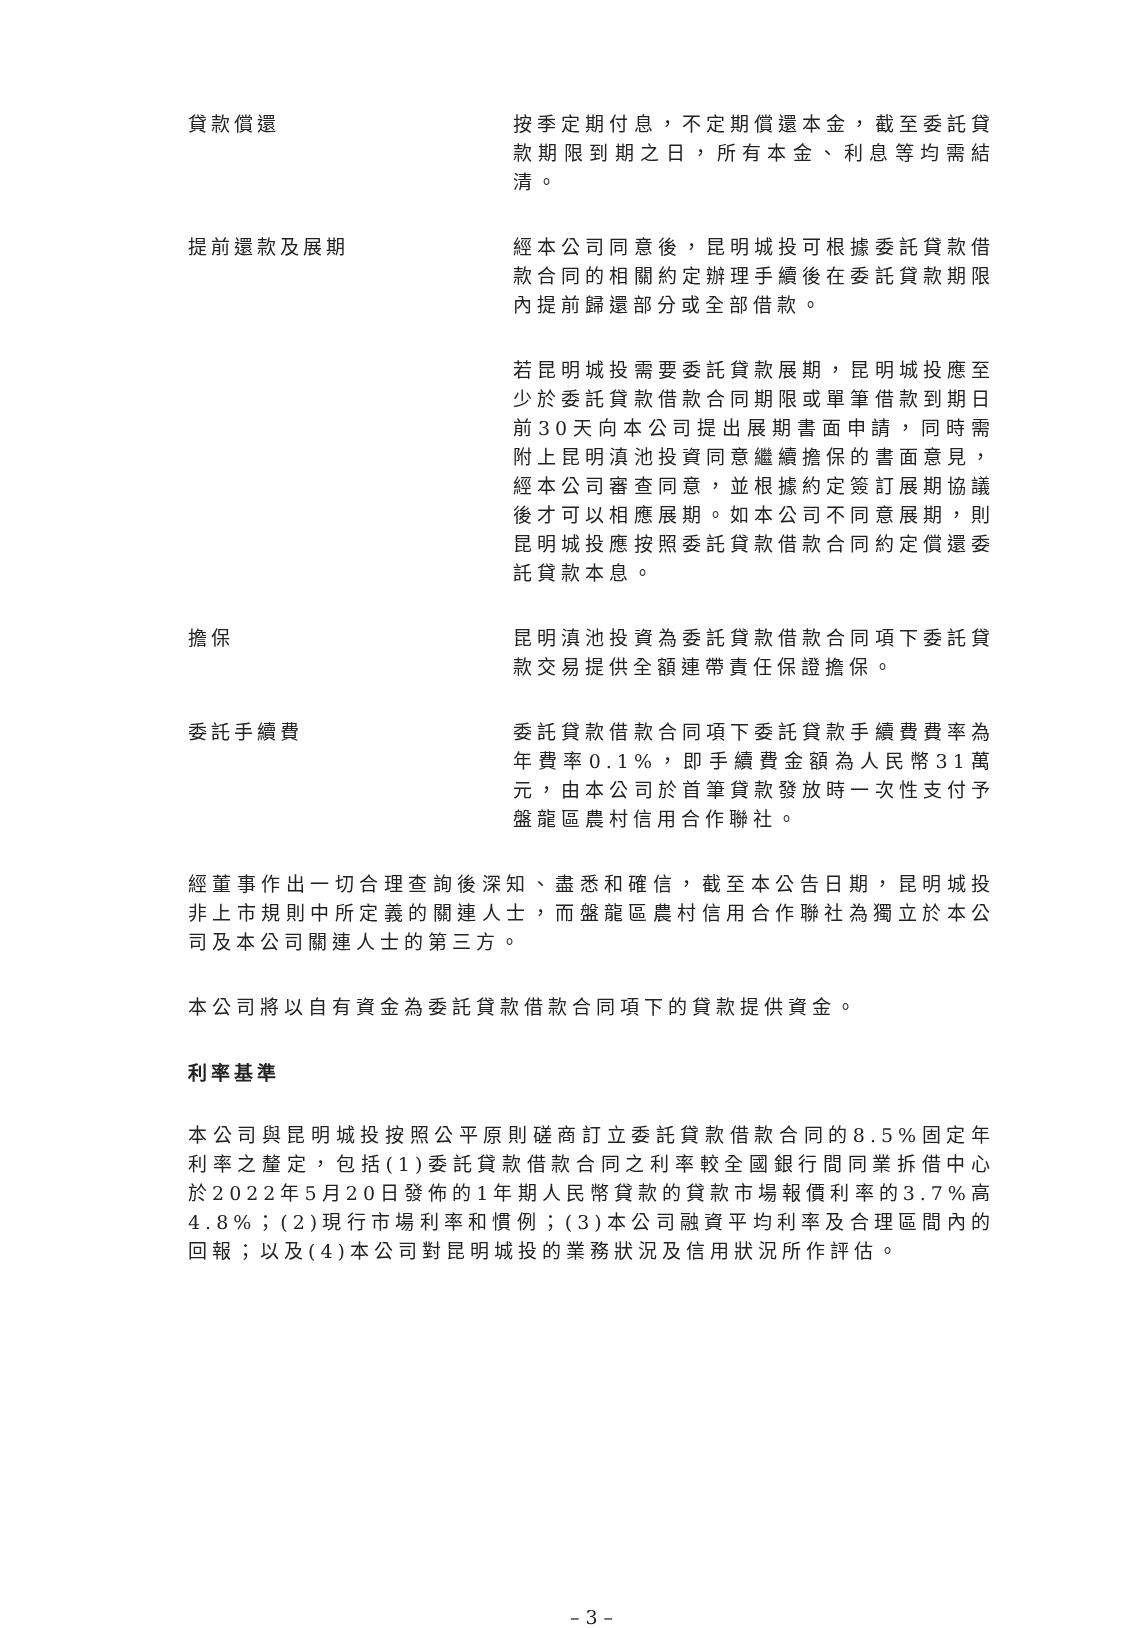貸款償還 按季定期付息，不定期償還本金，截至委託貸款期限到期之日，所有本金、利息等均需結清。
提前還款及展期 經本公司同意後，昆明城投可根據委託貸款借款合同的相關約定辦理手續後在委託貸款期限內提前歸還部分或全部借款。
若昆明城投需要委託貸款展期，昆明城投應至少於委託貸款借款合同期限或單筆借款到期日前30天向本公司提出展期書面申請，同時需附上昆明滇池投資同意繼續擔保的書面意見，經本公司審查同意，並根據約定簽訂展期協議後才可以相應展期。如本公司不同意展期，則昆明城投應按照委託貸款借款合同約定償還委託貸款本息。
擔保 昆明滇池投資為委託貸款借款合同項下委託貸款交易提供全額連帶責任保證擔保。
委託手續費 委託貸款借款合同項下委託貸款手續費費率為年費率0.1%，即手續費金額為人民幣31萬元，由本公司於首筆貸款發放時一次性支付予盤龍區農村信用合作聯社。
經董事作出一切合理查詢後深知、盡悉和確信，截至本公告日期，昆明城投非上市規則中所定義的關連人士，而盤龍區農村信用合作聯社為獨立於本公司及本公司關連人士的第三方。
本公司將以自有資金為委託貸款借款合同項下的貸款提供資金。
利率基準
本公司與昆明城投按照公平原則磋商訂立委託貸款借款合同的8.5%固定年利率之釐定，包括(1)委託貸款借款合同之利率較全國銀行間同業拆借中心於2022年5月20日發佈的1年期人民幣貸款的貸款市場報價利率的3.7%高4.8%；(2)現行市場利率和慣例；(3)本公司融資平均利率及合理區間內的回報；以及(4)本公司對昆明城投的業務狀況及信用狀況所作評估。
– 3 –